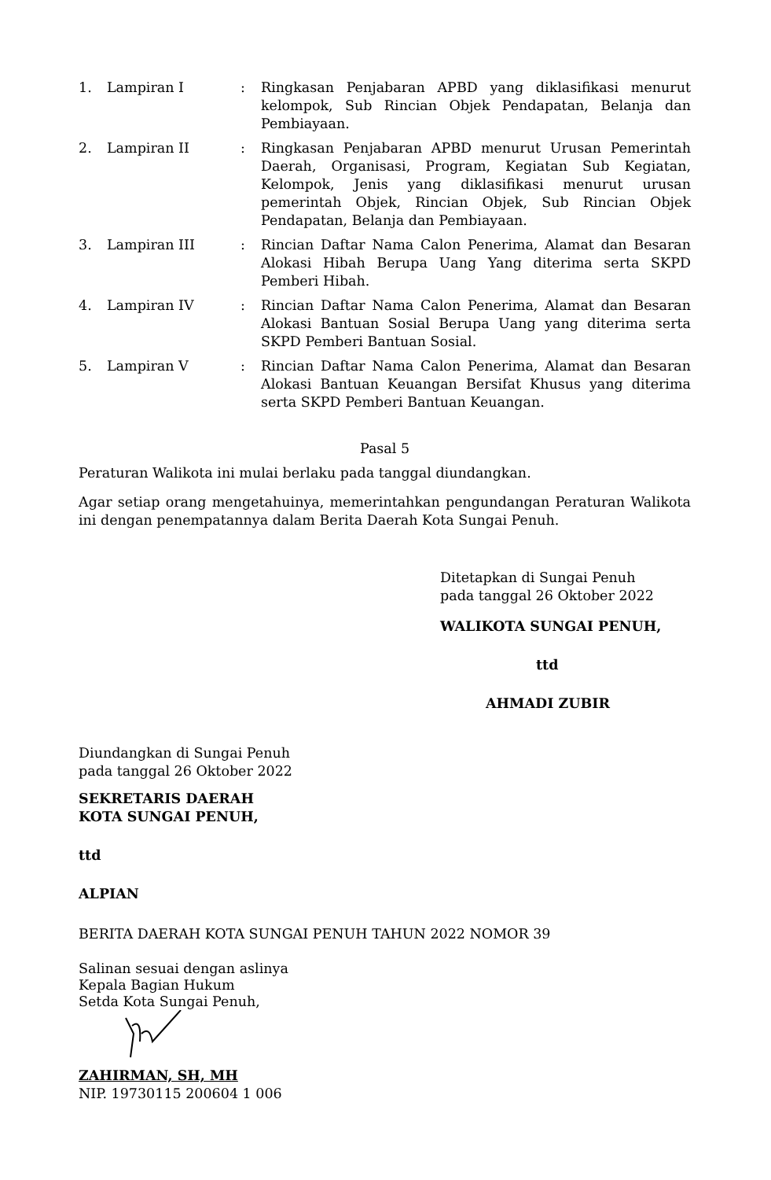1. Lampiran I : Ringkasan Penjabaran APBD yang diklasifikasi menurut kelompok, Sub Rincian Objek Pendapatan, Belanja dan Pembiayaan.
2. Lampiran II : Ringkasan Penjabaran APBD menurut Urusan Pemerintah Daerah, Organisasi, Program, Kegiatan Sub Kegiatan, Kelompok, Jenis yang diklasifikasi menurut urusan pemerintah Objek, Rincian Objek, Sub Rincian Objek Pendapatan, Belanja dan Pembiayaan.
3. Lampiran III : Rincian Daftar Nama Calon Penerima, Alamat dan Besaran Alokasi Hibah Berupa Uang Yang diterima serta SKPD Pemberi Hibah.
4. Lampiran IV : Rincian Daftar Nama Calon Penerima, Alamat dan Besaran Alokasi Bantuan Sosial Berupa Uang yang diterima serta SKPD Pemberi Bantuan Sosial.
5. Lampiran V : Rincian Daftar Nama Calon Penerima, Alamat dan Besaran Alokasi Bantuan Keuangan Bersifat Khusus yang diterima serta SKPD Pemberi Bantuan Keuangan.
Pasal 5
Peraturan Walikota ini mulai berlaku pada tanggal diundangkan.
Agar setiap orang mengetahuinya, memerintahkan pengundangan Peraturan Walikota ini dengan penempatannya dalam Berita Daerah Kota Sungai Penuh.
Ditetapkan di Sungai Penuh
pada tanggal 26 Oktober 2022
WALIKOTA SUNGAI PENUH,
ttd
AHMADI ZUBIR
Diundangkan di Sungai Penuh
pada tanggal 26 Oktober 2022
SEKRETARIS DAERAH
KOTA SUNGAI PENUH,
ttd
ALPIAN
BERITA DAERAH KOTA SUNGAI PENUH TAHUN 2022 NOMOR 39
Salinan sesuai dengan aslinya
Kepala Bagian Hukum
Setda Kota Sungai Penuh,
ZAHIRMAN, SH, MH
NIP. 19730115 200604 1 006